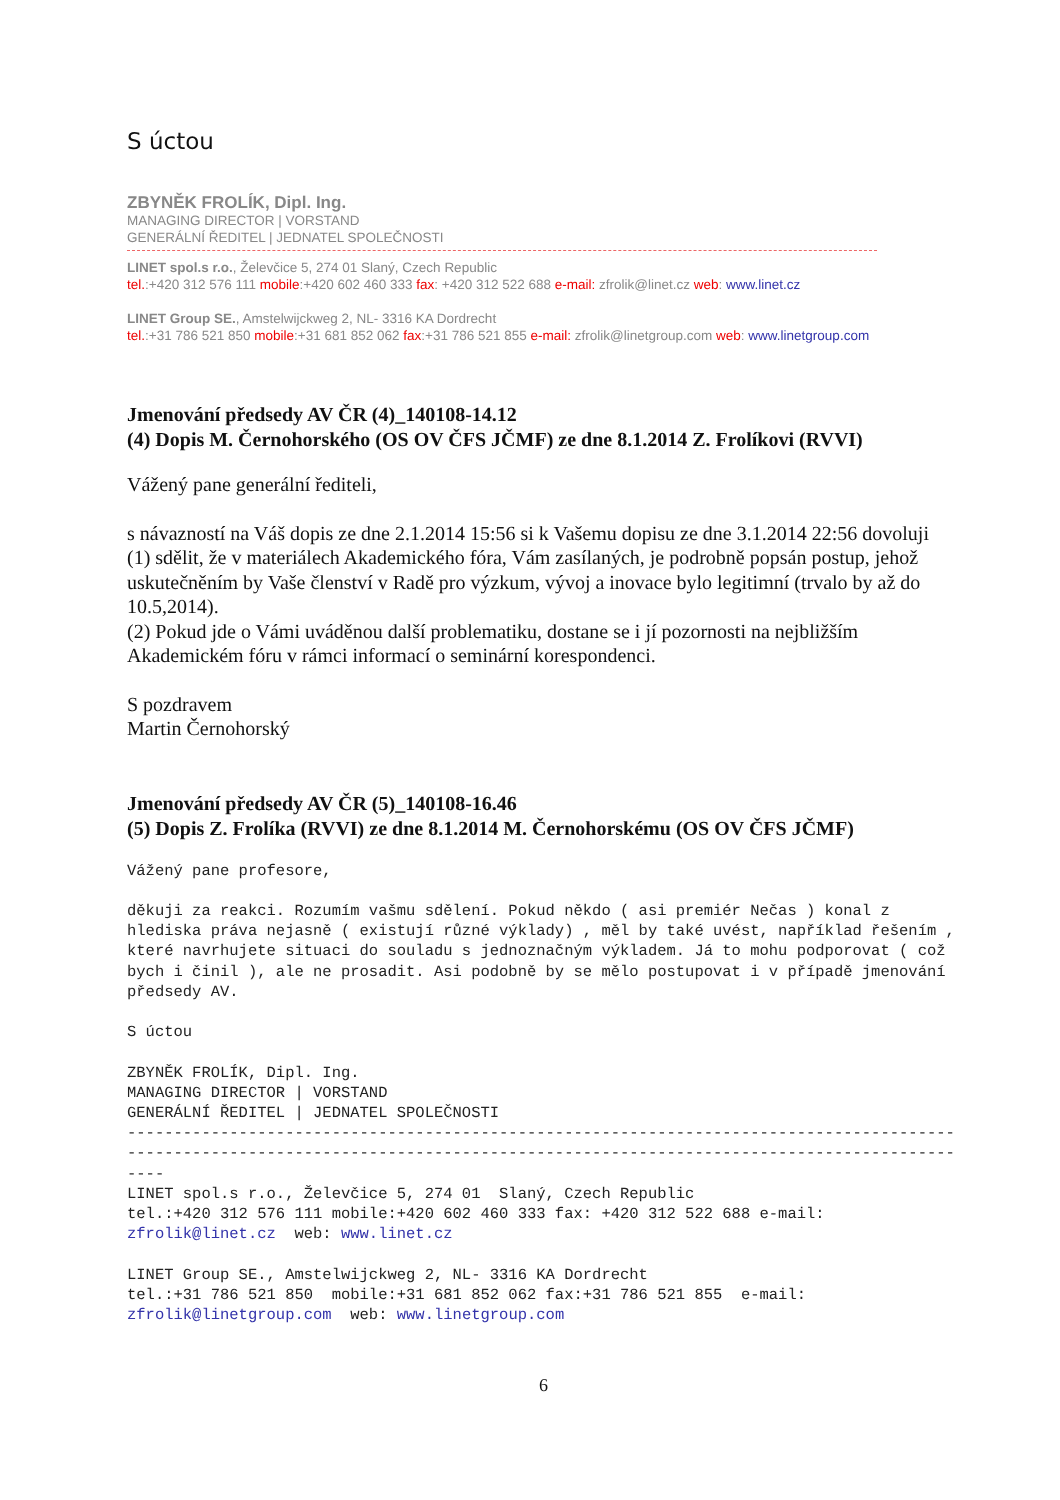S úctou
ZBYNĚK FROLÍK, Dipl. Ing.
MANAGING DIRECTOR | VORSTAND
GENERÁLNÍ ŘEDITEL | JEDNATEL SPOLEČNOSTI
LINET spol.s r.o., Želevčice 5, 274 01 Slaný, Czech Republic
tel.:+420 312 576 111 mobile:+420 602 460 333 fax: +420 312 522 688 e-mail: zfrolik@linet.cz web: www.linet.cz
LINET Group SE., Amstelwijckweg 2, NL- 3316 KA Dordrecht
tel.:+31 786 521 850 mobile:+31 681 852 062 fax:+31 786 521 855 e-mail: zfrolik@linetgroup.com web: www.linetgroup.com
Jmenování předsedy AV ČR (4)_140108-14.12
(4) Dopis M. Černohorského (OS OV ČFS JČMF) ze dne 8.1.2014 Z. Frolíkovi (RVVI)
Vážený pane generální řediteli,
s návazností na Váš dopis ze dne 2.1.2014 15:56 si k Vašemu dopisu ze dne 3.1.2014 22:56 dovoluji
(1) sdělit, že v materiálech Akademického fóra, Vám zasílaných, je podrobně popsán postup, jehož uskutečněním by Vaše členství v Radě pro výzkum, vývoj a inovace bylo legitimní (trvalo by až do 10.5,2014).
(2) Pokud jde o Vámi uváděnou další problematiku, dostane se i jí pozornosti na nejbližším Akademickém fóru v rámci informací o seminární korespondenci.
S pozdravem
Martin Černohorský
Jmenování předsedy AV ČR (5)_140108-16.46
(5) Dopis Z. Frolíka (RVVI) ze dne 8.1.2014 M. Černohorskému (OS OV ČFS JČMF)
Vážený pane profesore,

děkuji za reakci. Rozumím vašmu sdělení. Pokud někdo ( asi premiér Nečas ) konal z hlediska práva nejasně ( existují různé výklady) , měl by také uvést, například řešením , které navrhujete situaci do souladu s jednoznačným výkladem. Já to mohu podporovat ( což bych i činil ), ale ne prosadit. Asi podobně by se mělo postupovat i v případě jmenování předsedy AV.

S úctou

ZBYNĚK FROLÍK, Dipl. Ing.
MANAGING DIRECTOR | VORSTAND
GENERÁLNÍ ŘEDITEL | JEDNATEL SPOLEČNOSTI
--------------------------------------------------------------------------------------------------------------------------------------------------------------------------------------
LINET spol.s r.o., Želevčice 5, 274 01  Slaný, Czech Republic
tel.:+420 312 576 111 mobile:+420 602 460 333 fax: +420 312 522 688 e-mail: zfrolik@linet.cz  web: www.linet.cz

LINET Group SE., Amstelwijckweg 2, NL- 3316 KA Dordrecht
tel.:+31 786 521 850  mobile:+31 681 852 062 fax:+31 786 521 855  e-mail: zfrolik@linetgroup.com  web: www.linetgroup.com
6